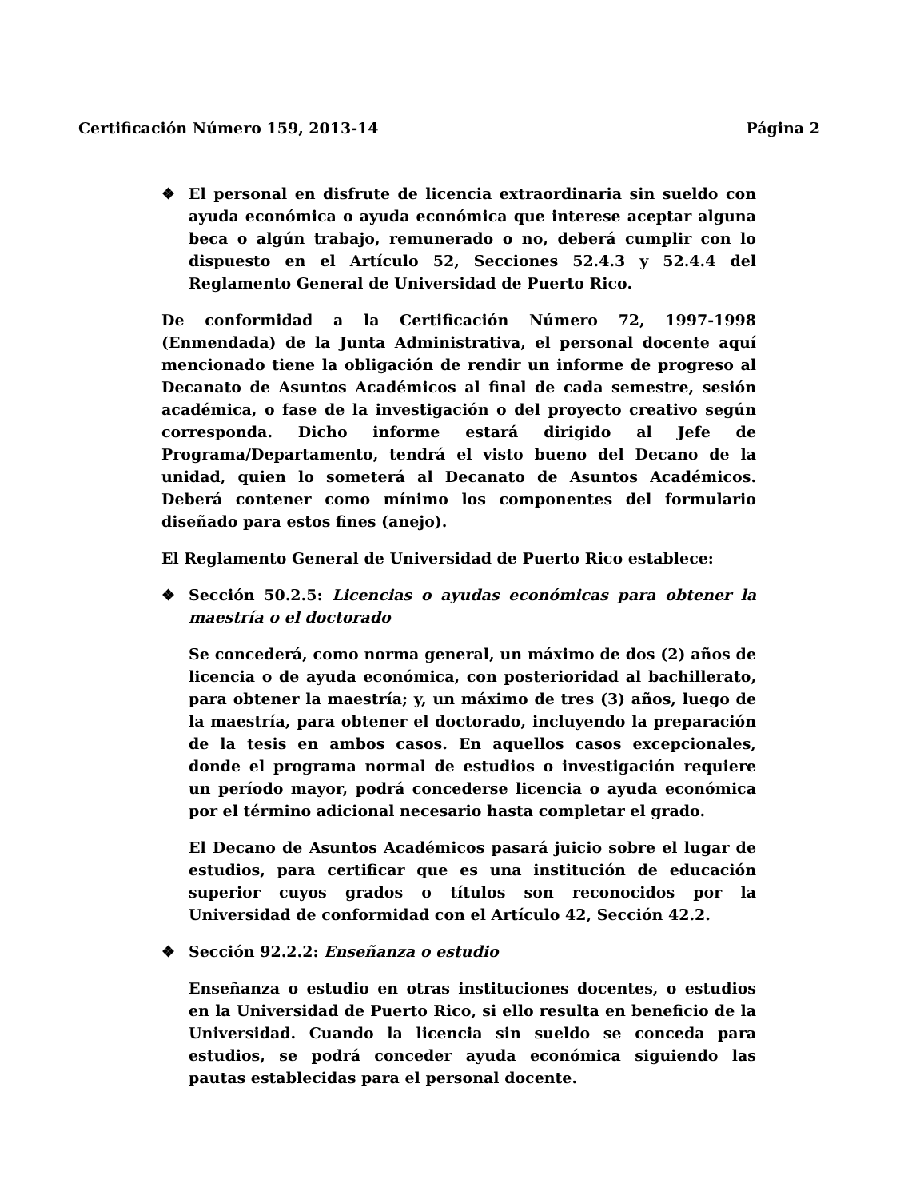Certificación Número 159, 2013-14 Página 2
❖ El personal en disfrute de licencia extraordinaria sin sueldo con ayuda económica o ayuda económica que interese aceptar alguna beca o algún trabajo, remunerado o no, deberá cumplir con lo dispuesto en el Artículo 52, Secciones 52.4.3 y 52.4.4 del Reglamento General de Universidad de Puerto Rico.
De conformidad a la Certificación Número 72, 1997-1998 (Enmendada) de la Junta Administrativa, el personal docente aquí mencionado tiene la obligación de rendir un informe de progreso al Decanato de Asuntos Académicos al final de cada semestre, sesión académica, o fase de la investigación o del proyecto creativo según corresponda. Dicho informe estará dirigido al Jefe de Programa/Departamento, tendrá el visto bueno del Decano de la unidad, quien lo someterá al Decanato de Asuntos Académicos. Deberá contener como mínimo los componentes del formulario diseñado para estos fines (anejo).
El Reglamento General de Universidad de Puerto Rico establece:
❖ Sección 50.2.5: Licencias o ayudas económicas para obtener la maestría o el doctorado
Se concederá, como norma general, un máximo de dos (2) años de licencia o de ayuda económica, con posterioridad al bachillerato, para obtener la maestría; y, un máximo de tres (3) años, luego de la maestría, para obtener el doctorado, incluyendo la preparación de la tesis en ambos casos. En aquellos casos excepcionales, donde el programa normal de estudios o investigación requiere un período mayor, podrá concederse licencia o ayuda económica por el término adicional necesario hasta completar el grado.
El Decano de Asuntos Académicos pasará juicio sobre el lugar de estudios, para certificar que es una institución de educación superior cuyos grados o títulos son reconocidos por la Universidad de conformidad con el Artículo 42, Sección 42.2.
❖ Sección 92.2.2: Enseñanza o estudio
Enseñanza o estudio en otras instituciones docentes, o estudios en la Universidad de Puerto Rico, si ello resulta en beneficio de la Universidad. Cuando la licencia sin sueldo se conceda para estudios, se podrá conceder ayuda económica siguiendo las pautas establecidas para el personal docente.